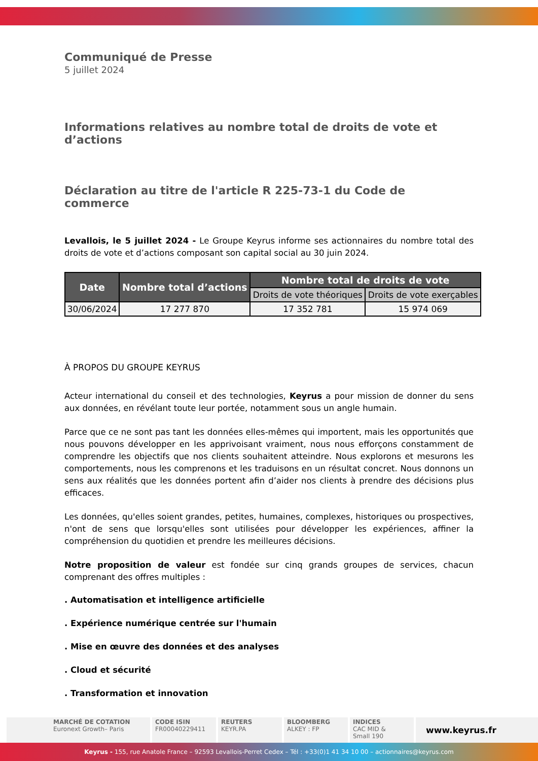Communiqué de Presse
5 juillet 2024
Informations relatives au nombre total de droits de vote et d’actions
Déclaration au titre de l'article R 225-73-1 du Code de commerce
Levallois, le 5 juillet 2024 - Le Groupe Keyrus informe ses actionnaires du nombre total des droits de vote et d’actions composant son capital social au 30 juin 2024.
| Date | Nombre total d’actions | Nombre total de droits de vote | |
| --- | --- | --- | --- |
| | | Droits de vote théoriques | Droits de vote exerçables |
| 30/06/2024 | 17 277 870 | 17 352 781 | 15 974 069 |
À PROPOS DU GROUPE KEYRUS
Acteur international du conseil et des technologies, Keyrus a pour mission de donner du sens aux données, en révélant toute leur portée, notamment sous un angle humain.
Parce que ce ne sont pas tant les données elles-mêmes qui importent, mais les opportunités que nous pouvons développer en les apprivoisant vraiment, nous nous efforçons constamment de comprendre les objectifs que nos clients souhaitent atteindre. Nous explorons et mesurons les comportements, nous les comprenons et les traduisons en un résultat concret. Nous donnons un sens aux réalités que les données portent afin d’aider nos clients à prendre des décisions plus efficaces.
Les données, qu'elles soient grandes, petites, humaines, complexes, historiques ou prospectives, n'ont de sens que lorsqu'elles sont utilisées pour développer les expériences, affiner la compréhension du quotidien et prendre les meilleures décisions.
Notre proposition de valeur est fondée sur cinq grands groupes de services, chacun comprenant des offres multiples :
. Automatisation et intelligence artificielle
. Expérience numérique centrée sur l'humain
. Mise en œuvre des données et des analyses
. Cloud et sécurité
. Transformation et innovation
MARCHÉ DE COTATION
Euronext Growth– Paris
CODE ISIN
FR00040229411
REUTERS
KEYR.PA
BLOOMBERG
ALKEY : FP
INDICES
CAC MID &
Small 190
www.keyrus.fr
Keyrus - 155, rue Anatole France – 92593 Levallois-Perret Cedex – Tél : +33(0)1 41 34 10 00 – actionnaires@keyrus.com